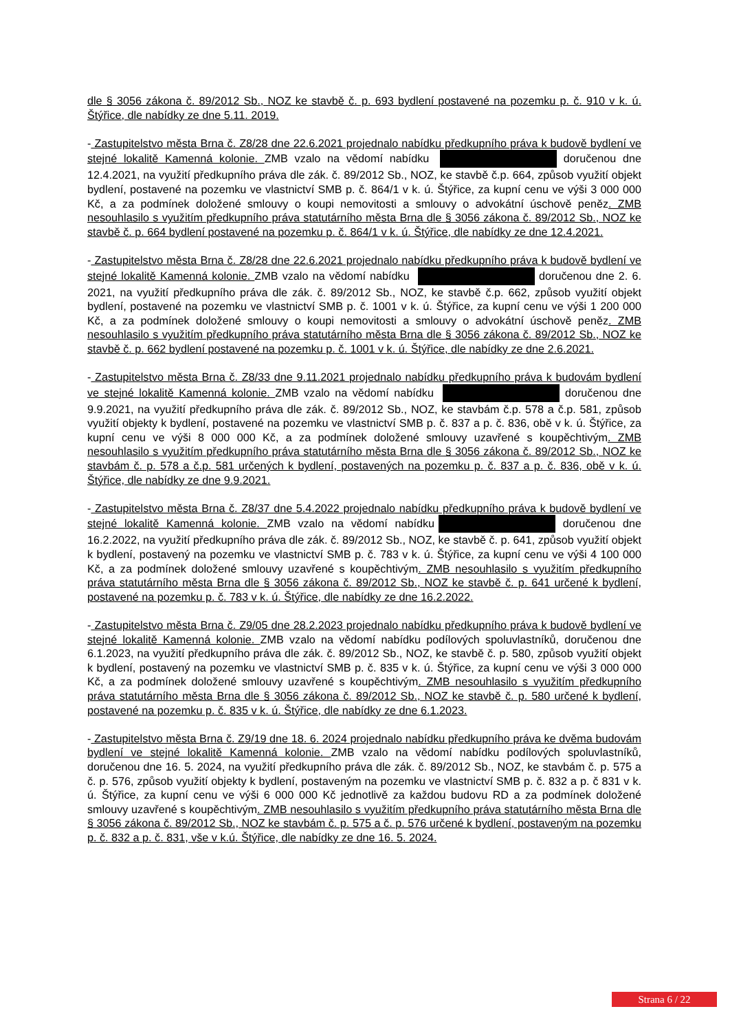dle § 3056 zákona č. 89/2012 Sb., NOZ ke stavbě č. p. 693 bydlení postavené na pozemku p. č. 910 v k. ú. Štýřice, dle nabídky ze dne 5.11. 2019.
- Zastupitelstvo města Brna č. Z8/28 dne 22.6.2021 projednalo nabídku předkupního práva k budově bydlení ve stejné lokalitě Kamenná kolonie. ZMB vzalo na vědomí nabídku doručenou dne 12.4.2021, na využití předkupního práva dle zák. č. 89/2012 Sb., NOZ, ke stavbě č.p. 664, způsob využití objekt bydlení, postavené na pozemku ve vlastnictví SMB p. č. 864/1 v k. ú. Štýřice, za kupní cenu ve výši 3 000 000 Kč, a za podmínek doložené smlouvy o koupi nemovitosti a smlouvy o advokátní úschově peněz. ZMB nesouhlasilo s využitím předkupního práva statutárního města Brna dle § 3056 zákona č. 89/2012 Sb., NOZ ke stavbě č. p. 664 bydlení postavené na pozemku p. č. 864/1 v k. ú. Štýřice, dle nabídky ze dne 12.4.2021.
- Zastupitelstvo města Brna č. Z8/28 dne 22.6.2021 projednalo nabídku předkupního práva k budově bydlení ve stejné lokalitě Kamenná kolonie. ZMB vzalo na vědomí nabídku doručenou dne 2. 6. 2021, na využití předkupního práva dle zák. č. 89/2012 Sb., NOZ, ke stavbě č.p. 662, způsob využití objekt bydlení, postavené na pozemku ve vlastnictví SMB p. č. 1001 v k. ú. Štýřice, za kupní cenu ve výši 1 200 000 Kč, a za podmínek doložené smlouvy o koupi nemovitosti a smlouvy o advokátní úschově peněz. ZMB nesouhlasilo s využitím předkupního práva statutárního města Brna dle § 3056 zákona č. 89/2012 Sb., NOZ ke stavbě č. p. 662 bydlení postavené na pozemku p. č. 1001 v k. ú. Štýřice, dle nabídky ze dne 2.6.2021.
- Zastupitelstvo města Brna č. Z8/33 dne 9.11.2021 projednalo nabídku předkupního práva k budovám bydlení ve stejné lokalitě Kamenná kolonie. ZMB vzalo na vědomí nabídku doručenou dne 9.9.2021, na využití předkupního práva dle zák. č. 89/2012 Sb., NOZ, ke stavbám č.p. 578 a č.p. 581, způsob využití objekty k bydlení, postavené na pozemku ve vlastnictví SMB p. č. 837 a p. č. 836, obě v k. ú. Štýřice, za kupní cenu ve výši 8 000 000 Kč, a za podmínek doložené smlouvy uzavřené s koupěchtivým. ZMB nesouhlasilo s využitím předkupního práva statutárního města Brna dle § 3056 zákona č. 89/2012 Sb., NOZ ke stavbám č. p. 578 a č.p. 581 určených k bydlení, postavených na pozemku p. č. 837 a p. č. 836, obě v k. ú. Štýřice, dle nabídky ze dne 9.9.2021.
- Zastupitelstvo města Brna č. Z8/37 dne 5.4.2022 projednalo nabídku předkupního práva k budově bydlení ve stejné lokalitě Kamenná kolonie. ZMB vzalo na vědomí nabídku doručenou dne 16.2.2022, na využití předkupního práva dle zák. č. 89/2012 Sb., NOZ, ke stavbě č. p. 641, způsob využití objekt k bydlení, postavený na pozemku ve vlastnictví SMB p. č. 783 v k. ú. Štýřice, za kupní cenu ve výši 4 100 000 Kč, a za podmínek doložené smlouvy uzavřené s koupěchtivým. ZMB nesouhlasilo s využitím předkupního práva statutárního města Brna dle § 3056 zákona č. 89/2012 Sb., NOZ ke stavbě č. p. 641 určené k bydlení, postavené na pozemku p. č. 783 v k. ú. Štýřice, dle nabídky ze dne 16.2.2022.
- Zastupitelstvo města Brna č. Z9/05 dne 28.2.2023 projednalo nabídku předkupního práva k budově bydlení ve stejné lokalitě Kamenná kolonie. ZMB vzalo na vědomí nabídku podílových spoluvlastníků, doručenou dne 6.1.2023, na využití předkupního práva dle zák. č. 89/2012 Sb., NOZ, ke stavbě č. p. 580, způsob využití objekt k bydlení, postavený na pozemku ve vlastnictví SMB p. č. 835 v k. ú. Štýřice, za kupní cenu ve výši 3 000 000 Kč, a za podmínek doložené smlouvy uzavřené s koupěchtivým. ZMB nesouhlasilo s využitím předkupního práva statutárního města Brna dle § 3056 zákona č. 89/2012 Sb., NOZ ke stavbě č. p. 580 určené k bydlení, postavené na pozemku p. č. 835 v k. ú. Štýřice, dle nabídky ze dne 6.1.2023.
- Zastupitelstvo města Brna č. Z9/19 dne 18. 6. 2024 projednalo nabídku předkupního práva ke dvěma budovám bydlení ve stejné lokalitě Kamenná kolonie. ZMB vzalo na vědomí nabídku podílových spoluvlastníků, doručenou dne 16. 5. 2024, na využití předkupního práva dle zák. č. 89/2012 Sb., NOZ, ke stavbám č. p. 575 a č. p. 576, způsob využití objekty k bydlení, postaveným na pozemku ve vlastnictví SMB p. č. 832 a p. č 831 v k. ú. Štýřice, za kupní cenu ve výši 6 000 000 Kč jednotlivě za každou budovu RD a za podmínek doložené smlouvy uzavřené s koupěchtivým. ZMB nesouhlasilo s využitím předkupního práva statutárního města Brna dle § 3056 zákona č. 89/2012 Sb., NOZ ke stavbám č. p. 575 a č. p. 576 určené k bydlení, postaveným na pozemku p. č. 832 a p. č. 831, vše v k.ú. Štýřice, dle nabídky ze dne 16. 5. 2024.
Strana 6 / 22